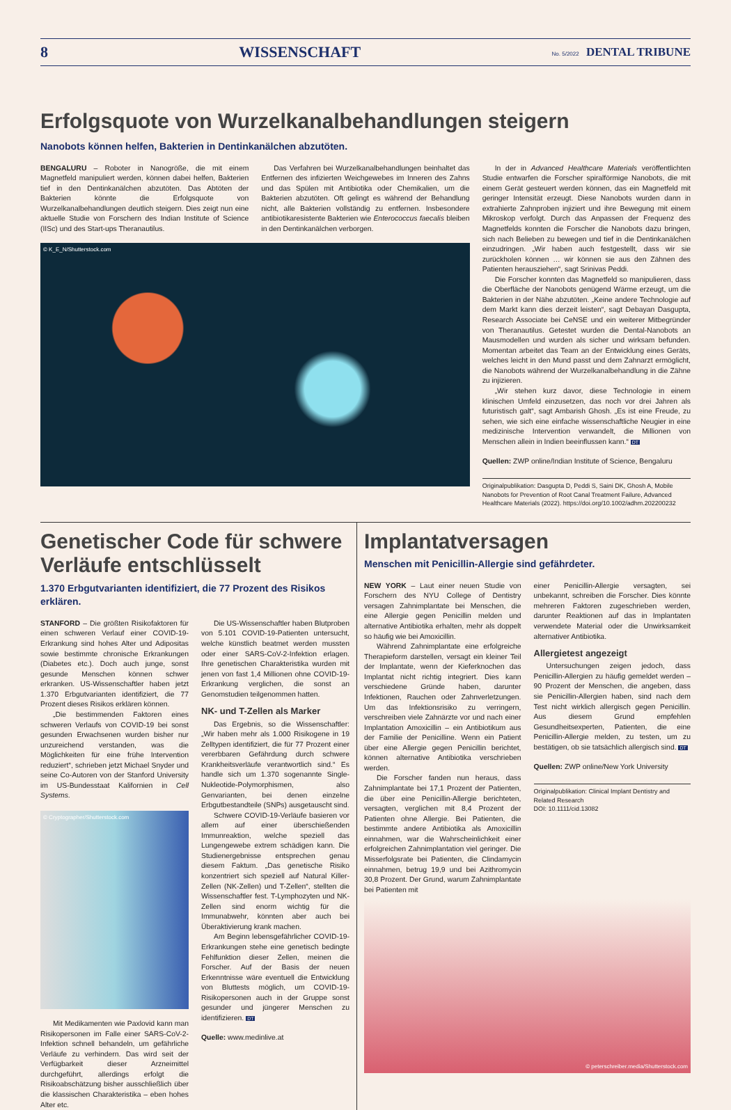8 WISSENSCHAFT No. 5/2022 DENTAL TRIBUNE
Erfolgsquote von Wurzelkanalbehandlungen steigern
Nanobots können helfen, Bakterien in Dentinkanälchen abzutöten.
BENGALURU – Roboter in Nanogröße, die mit einem Magnetfeld manipuliert werden, können dabei helfen, Bakterien tief in den Dentinkanälchen abzutöten. Das Abtöten der Bakterien könnte die Erfolgsquote von Wurzelkanalbehandlungen deutlich steigern. Dies zeigt nun eine aktuelle Studie von Forschern des Indian Institute of Science (IISc) und des Start-ups Theranautilus.
Das Verfahren bei Wurzelkanalbehandlungen beinhaltet das Entfernen des infizierten Weichgewebes im Inneren des Zahns und das Spülen mit Antibiotika oder Chemikalien, um die Bakterien abzutöten. Oft gelingt es während der Behandlung nicht, alle Bakterien vollständig zu entfernen. Insbesondere antibiotikaresistente Bakterien wie Enterococcus faecalis bleiben in den Dentinkanälchen verborgen.
© K_E_N/Shutterstock.com
In der in Advanced Healthcare Materials veröffentlichten Studie entwarfen die Forscher spiralförmige Nanobots, die mit einem Gerät gesteuert werden können, das ein Magnetfeld mit geringer Intensität erzeugt. Diese Nanobots wurden dann in extrahierte Zahnproben injiziert und ihre Bewegung mit einem Mikroskop verfolgt. Durch das Anpassen der Frequenz des Magnetfelds konnten die Forscher die Nanobots dazu bringen, sich nach Belieben zu bewegen und tief in die Dentinkanälchen einzudringen. „Wir haben auch festgestellt, dass wir sie zurückholen können … wir können sie aus den Zähnen des Patienten herausziehen“, sagt Srinivas Peddi.
Die Forscher konnten das Magnetfeld so manipulieren, dass die Oberfläche der Nanobots genügend Wärme erzeugt, um die Bakterien in der Nähe abzutöten. „Keine andere Technologie auf dem Markt kann dies derzeit leisten“, sagt Debayan Dasgupta, Research Associate bei CeNSE und ein weiterer Mitbegründer von Theranautilus. Getestet wurden die Dental-Nanobots an Mausmodellen und wurden als sicher und wirksam befunden. Momentan arbeitet das Team an der Entwicklung eines Geräts, welches leicht in den Mund passt und dem Zahnarzt ermöglicht, die Nanobots während der Wurzelkanalbehandlung in die Zähne zu injizieren.
„Wir stehen kurz davor, diese Technologie in einem klinischen Umfeld einzusetzen, das noch vor drei Jahren als futuristisch galt“, sagt Ambarish Ghosh. „Es ist eine Freude, zu sehen, wie sich eine einfache wissenschaftliche Neugier in eine medizinische Intervention verwandelt, die Millionen von Menschen allein in Indien beeinflussen kann.“ DT
Quellen: ZWP online/Indian Institute of Science, Bengaluru
Originalpublikation: Dasgupta D, Peddi S, Saini DK, Ghosh A, Mobile Nanobots for Prevention of Root Canal Treatment Failure, Advanced Healthcare Materials (2022). https://doi.org/10.1002/adhm.202200232
Genetischer Code für schwere Verläufe entschlüsselt
1.370 Erbgutvarianten identifiziert, die 77 Prozent des Risikos erklären.
STANFORD – Die größten Risikofaktoren für einen schweren Verlauf einer COVID-19-Erkrankung sind hohes Alter und Adipositas sowie bestimmte chronische Erkrankungen (Diabetes etc.). Doch auch junge, sonst gesunde Menschen können schwer erkranken. US-Wissenschaftler haben jetzt 1.370 Erbgutvarianten identifiziert, die 77 Prozent dieses Risikos erklären können.
„Die bestimmenden Faktoren eines schweren Verlaufs von COVID-19 bei sonst gesunden Erwachsenen wurden bisher nur unzureichend verstanden, was die Möglichkeiten für eine frühe Intervention reduziert“, schrieben jetzt Michael Snyder und seine Co-Autoren von der Stanford University im US-Bundesstaat Kalifornien in Cell Systems.
© Cryptographer/Shutterstock.com
Mit Medikamenten wie Paxlovid kann man Risikopersonen im Falle einer SARS-CoV-2-Infektion schnell behandeln, um gefährliche Verläufe zu verhindern. Das wird seit der Verfügbarkeit dieser Arzneimittel durchgeführt, allerdings erfolgt die Risikoabschätzung bisher ausschließlich über die klassischen Charakteristika – eben hohes Alter etc.
Die US-Wissenschaftler haben Blutproben von 5.101 COVID-19-Patienten untersucht, welche künstlich beatmet werden mussten oder einer SARS-CoV-2-Infektion erlagen. Ihre genetischen Charakteristika wurden mit jenen von fast 1,4 Millionen ohne COVID-19-Erkrankung verglichen, die sonst an Genomstudien teilgenommen hatten.
NK- und T-Zellen als Marker
Das Ergebnis, so die Wissenschaftler: „Wir haben mehr als 1.000 Risikogene in 19 Zelltypen identifiziert, die für 77 Prozent einer vererbbaren Gefährdung durch schwere Krankheitsverläufe verantwortlich sind.“ Es handle sich um 1.370 sogenannte Single-Nukleotide-Polymorphismen, also Genvarianten, bei denen einzelne Erbgutbestandteile (SNPs) ausgetauscht sind.
Schwere COVID-19-Verläufe basieren vor allem auf einer überschießenden Immunreaktion, welche speziell das Lungengewebe extrem schädigen kann. Die Studienergebnisse entsprechen genau diesem Faktum. „Das genetische Risiko konzentriert sich speziell auf Natural Killer-Zellen (NK-Zellen) und T-Zellen“, stellten die Wissenschaftler fest. T-Lymphozyten und NK-Zellen sind enorm wichtig für die Immunabwehr, könnten aber auch bei Überaktivierung krank machen.
Am Beginn lebensgefährlicher COVID-19-Erkrankungen stehe eine genetisch bedingte Fehlfunktion dieser Zellen, meinen die Forscher. Auf der Basis der neuen Erkenntnisse wäre eventuell die Entwicklung von Bluttests möglich, um COVID-19-Risikopersonen auch in der Gruppe sonst gesunder und jüngerer Menschen zu identifizieren. DT
Quelle: www.medinlive.at
Implantatversagen
Menschen mit Penicillin-Allergie sind gefährdeter.
NEW YORK – Laut einer neuen Studie von Forschern des NYU College of Dentistry versagen Zahnimplantate bei Menschen, die eine Allergie gegen Penicillin melden und alternative Antibiotika erhalten, mehr als doppelt so häufig wie bei Amoxicillin.
Während Zahnimplantate eine erfolgreiche Therapieform darstellen, versagt ein kleiner Teil der Implantate, wenn der Kieferknochen das Implantat nicht richtig integriert. Dies kann verschiedene Gründe haben, darunter Infektionen, Rauchen oder Zahnverletzungen. Um das Infektionsrisiko zu verringern, verschreiben viele Zahnärzte vor und nach einer Implantation Amoxicillin – ein Antibiotikum aus der Familie der Penicilline. Wenn ein Patient über eine Allergie gegen Penicillin berichtet, können alternative Antibiotika verschrieben werden.
Die Forscher fanden nun heraus, dass Zahnimplantate bei 17,1 Prozent der Patienten, die über eine Penicillin-Allergie berichteten, versagten, verglichen mit 8,4 Prozent der Patienten ohne Allergie. Bei Patienten, die bestimmte andere Antibiotika als Amoxicillin einnahmen, war die Wahrscheinlichkeit einer erfolgreichen Zahnimplantation viel geringer. Die Misserfolgsrate bei Patienten, die Clindamycin einnahmen, betrug 19,9 und bei Azithromycin 30,8 Prozent. Der Grund, warum Zahnimplantate bei Patienten mit
einer Penicillin-Allergie versagten, sei unbekannt, schreiben die Forscher. Dies könnte mehreren Faktoren zugeschrieben werden, darunter Reaktionen auf das in Implantaten verwendete Material oder die Unwirksamkeit alternativer Antibiotika.
Allergietest angezeigt
Untersuchungen zeigen jedoch, dass Penicillin-Allergien zu häufig gemeldet werden – 90 Prozent der Menschen, die angeben, dass sie Penicillin-Allergien haben, sind nach dem Test nicht wirklich allergisch gegen Penicillin. Aus diesem Grund empfehlen Gesundheitsexperten, Patienten, die eine Penicillin-Allergie melden, zu testen, um zu bestätigen, ob sie tatsächlich allergisch sind. DT
Quellen: ZWP online/New York University
Originalpublikation: Clinical Implant Dentistry and Related Research
DOI: 10.1111/cid.13082
© peterschreiber.media/Shutterstock.com